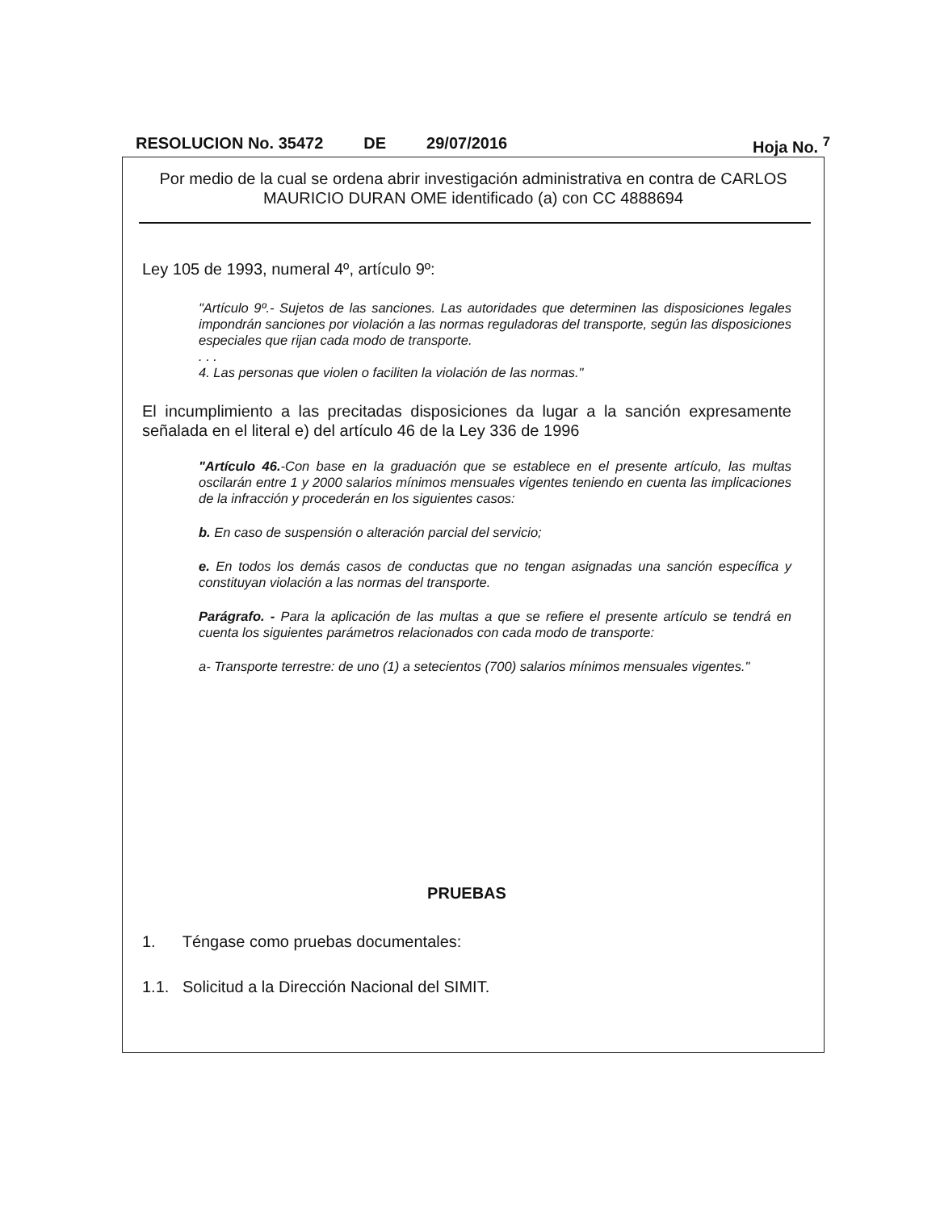RESOLUCION No. 35472 DE 29/07/2016 Hoja No. <sup>7</sup>
Por medio de la cual se ordena abrir investigación administrativa en contra de CARLOS MAURICIO DURAN OME identificado (a) con CC 4888694
Ley 105 de 1993, numeral 4º, artículo 9º:
"Artículo 9º.- Sujetos de las sanciones. Las autoridades que determinen las disposiciones legales impondrán sanciones por violación a las normas reguladoras del transporte, según las disposiciones especiales que rijan cada modo de transporte.
. . .
4. Las personas que violen o faciliten la violación de las normas."
El incumplimiento a las precitadas disposiciones da lugar a la sanción expresamente señalada en el literal e) del artículo 46 de la Ley 336 de 1996
"Artículo 46.-Con base en la graduación que se establece en el presente artículo, las multas oscilarán entre 1 y 2000 salarios mínimos mensuales vigentes teniendo en cuenta las implicaciones de la infracción y procederán en los siguientes casos:
b. En caso de suspensión o alteración parcial del servicio;
e. En todos los demás casos de conductas que no tengan asignadas una sanción específica y constituyan violación a las normas del transporte.
Parágrafo. - Para la aplicación de las multas a que se refiere el presente artículo se tendrá en cuenta los siguientes parámetros relacionados con cada modo de transporte:
a- Transporte terrestre: de uno (1) a setecientos (700) salarios mínimos mensuales vigentes."
PRUEBAS
1. Téngase como pruebas documentales:
1.1. Solicitud a la Dirección Nacional del SIMIT.